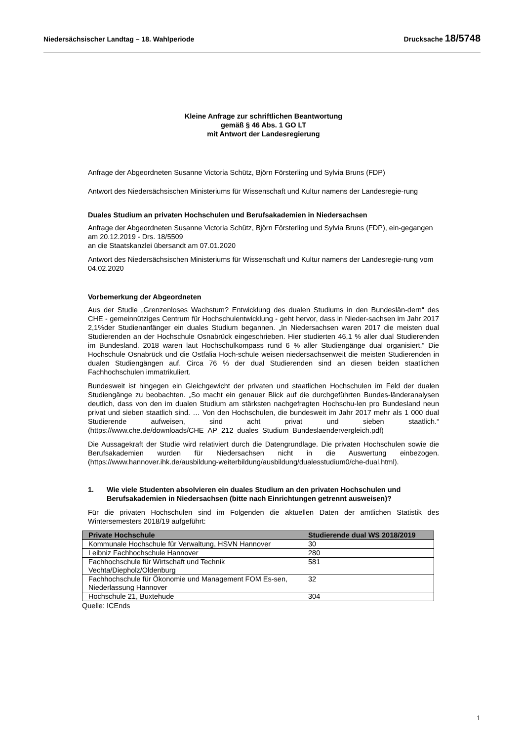Niedersächsischer Landtag – 18. Wahlperiode
Drucksache 18/5748
Kleine Anfrage zur schriftlichen Beantwortung
gemäß § 46 Abs. 1 GO LT
mit Antwort der Landesregierung
Anfrage der Abgeordneten Susanne Victoria Schütz, Björn Försterling und Sylvia Bruns (FDP)
Antwort des Niedersächsischen Ministeriums für Wissenschaft und Kultur namens der Landesregie-rung
Duales Studium an privaten Hochschulen und Berufsakademien in Niedersachsen
Anfrage der Abgeordneten Susanne Victoria Schütz, Björn Försterling und Sylvia Bruns (FDP), ein-gegangen am 20.12.2019 - Drs. 18/5509
an die Staatskanzlei übersandt am 07.01.2020
Antwort des Niedersächsischen Ministeriums für Wissenschaft und Kultur namens der Landesregie-rung vom 04.02.2020
Vorbemerkung der Abgeordneten
Aus der Studie „Grenzenloses Wachstum? Entwicklung des dualen Studiums in den Bundeslän-dern“ des CHE - gemeinnütziges Centrum für Hochschulentwicklung - geht hervor, dass in Nieder-sachsen im Jahr 2017 2,1%der Studienanfänger ein duales Studium begannen. „In Niedersachsen waren 2017 die meisten dual Studierenden an der Hochschule Osnabrück eingeschrieben. Hier studierten 46,1 % aller dual Studierenden im Bundesland. 2018 waren laut Hochschulkompass rund 6 % aller Studiengänge dual organisiert.“ Die Hochschule Osnabrück und die Ostfalia Hoch-schule weisen niedersachsenweit die meisten Studierenden in dualen Studiengängen auf. Circa 76 % der dual Studierenden sind an diesen beiden staatlichen Fachhochschulen immatrikuliert.
Bundesweit ist hingegen ein Gleichgewicht der privaten und staatlichen Hochschulen im Feld der dualen Studiengänge zu beobachten. „So macht ein genauer Blick auf die durchgeführten Bundes-länderanalysen deutlich, dass von den im dualen Studium am stärksten nachgefragten Hochschu-len pro Bundesland neun privat und sieben staatlich sind. … Von den Hochschulen, die bundesweit im Jahr 2017 mehr als 1 000 dual Studierende aufweisen, sind acht privat und sieben staatlich.“ (https://www.che.de/downloads/CHE_AP_212_duales_Studium_Bundeslaendervergleich.pdf)
Die Aussagekraft der Studie wird relativiert durch die Datengrundlage. Die privaten Hochschulen sowie die Berufsakademien wurden für Niedersachsen nicht in die Auswertung einbezogen. (https://www.hannover.ihk.de/ausbildung-weiterbildung/ausbildung/dualesstudium0/che-dual.html).
1. Wie viele Studenten absolvieren ein duales Studium an den privaten Hochschulen und Berufsakademien in Niedersachsen (bitte nach Einrichtungen getrennt ausweisen)?
Für die privaten Hochschulen sind im Folgenden die aktuellen Daten der amtlichen Statistik des Wintersemesters 2018/19 aufgeführt:
| Private Hochschule | Studierende dual WS 2018/2019 |
| --- | --- |
| Kommunale Hochschule für Verwaltung, HSVN Hannover | 30 |
| Leibniz Fachhochschule Hannover | 280 |
| Fachhochschule für Wirtschaft und Technik Vechta/Diepholz/Oldenburg | 581 |
| Fachhochschule für Ökonomie und Management FOM Es-sen, Niederlassung Hannover | 32 |
| Hochschule 21, Buxtehude | 304 |
Quelle: ICEnds
1